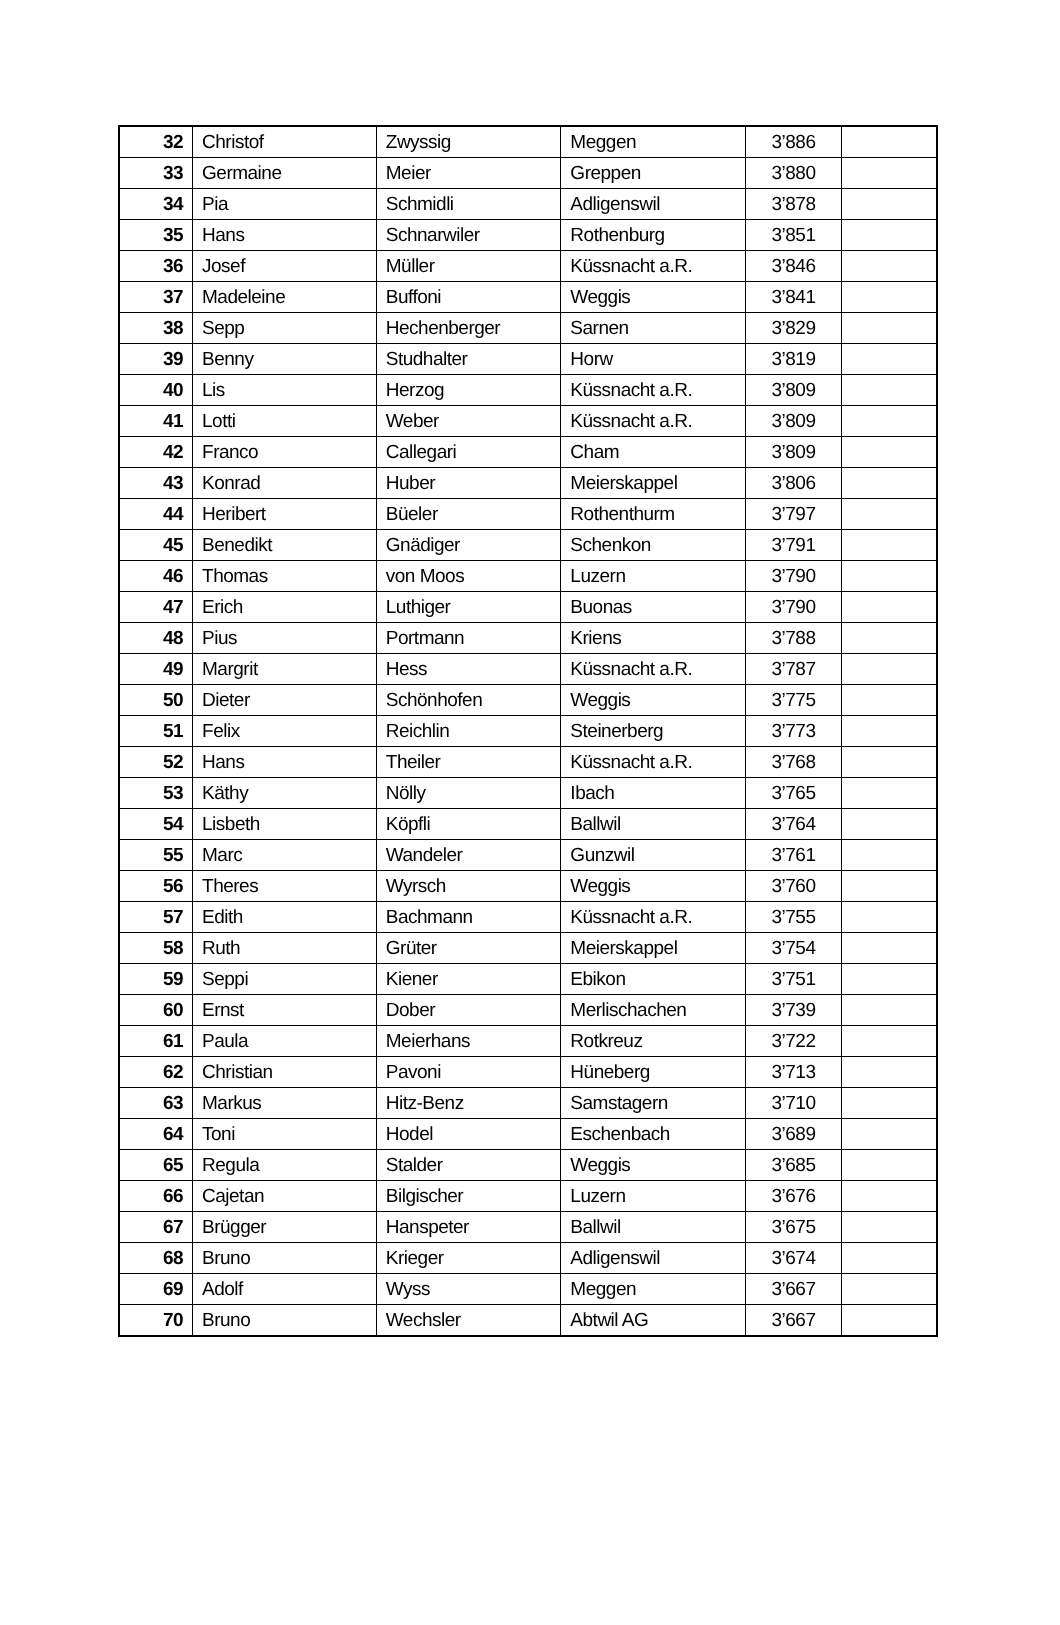| 32 | Christof | Zwyssig | Meggen | 3’886 | |
| 33 | Germaine | Meier | Greppen | 3’880 | |
| 34 | Pia | Schmidli | Adligenswil | 3’878 | |
| 35 | Hans | Schnarwiler | Rothenburg | 3’851 | |
| 36 | Josef | Müller | Küssnacht a.R. | 3’846 | |
| 37 | Madeleine | Buffoni | Weggis | 3’841 | |
| 38 | Sepp | Hechenberger | Sarnen | 3’829 | |
| 39 | Benny | Studhalter | Horw | 3’819 | |
| 40 | Lis | Herzog | Küssnacht a.R. | 3’809 | |
| 41 | Lotti | Weber | Küssnacht a.R. | 3’809 | |
| 42 | Franco | Callegari | Cham | 3’809 | |
| 43 | Konrad | Huber | Meierskappel | 3’806 | |
| 44 | Heribert | Büeler | Rothenthurm | 3’797 | |
| 45 | Benedikt | Gnädiger | Schenkon | 3’791 | |
| 46 | Thomas | von Moos | Luzern | 3’790 | |
| 47 | Erich | Luthiger | Buonas | 3’790 | |
| 48 | Pius | Portmann | Kriens | 3’788 | |
| 49 | Margrit | Hess | Küssnacht a.R. | 3’787 | |
| 50 | Dieter | Schönhofen | Weggis | 3’775 | |
| 51 | Felix | Reichlin | Steinerberg | 3’773 | |
| 52 | Hans | Theiler | Küssnacht a.R. | 3’768 | |
| 53 | Käthy | Nölly | Ibach | 3’765 | |
| 54 | Lisbeth | Köpfli | Ballwil | 3’764 | |
| 55 | Marc | Wandeler | Gunzwil | 3’761 | |
| 56 | Theres | Wyrsch | Weggis | 3’760 | |
| 57 | Edith | Bachmann | Küssnacht a.R. | 3’755 | |
| 58 | Ruth | Grüter | Meierskappel | 3’754 | |
| 59 | Seppi | Kiener | Ebikon | 3’751 | |
| 60 | Ernst | Dober | Merlischachen | 3’739 | |
| 61 | Paula | Meierhans | Rotkreuz | 3’722 | |
| 62 | Christian | Pavoni | Hüneberg | 3’713 | |
| 63 | Markus | Hitz-Benz | Samstagern | 3’710 | |
| 64 | Toni | Hodel | Eschenbach | 3’689 | |
| 65 | Regula | Stalder | Weggis | 3’685 | |
| 66 | Cajetan | Bilgischer | Luzern | 3’676 | |
| 67 | Brügger | Hanspeter | Ballwil | 3’675 | |
| 68 | Bruno | Krieger | Adligenswil | 3’674 | |
| 69 | Adolf | Wyss | Meggen | 3’667 | |
| 70 | Bruno | Wechsler | Abtwil AG | 3’667 | |